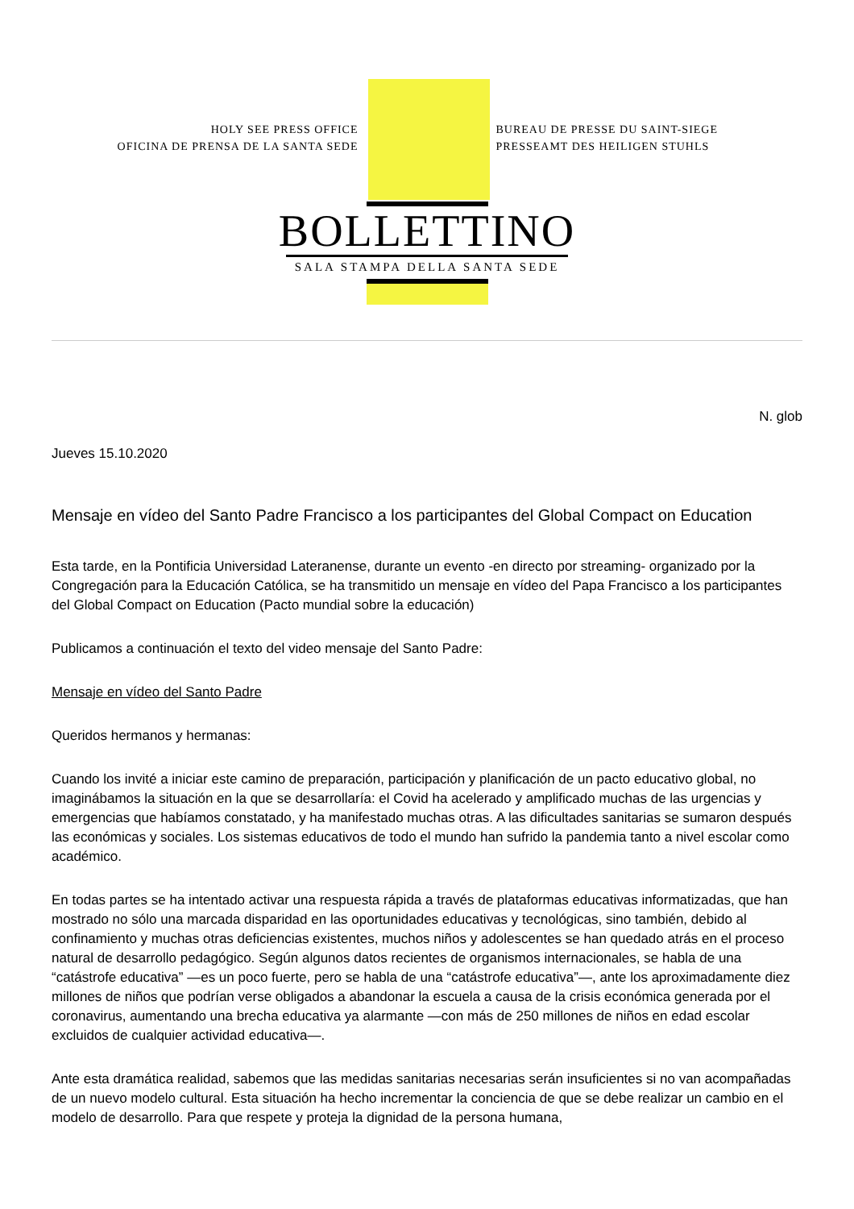HOLY SEE PRESS OFFICE
OFICINA DE PRENSA DE LA SANTA SEDE
BUREAU DE PRESSE DU SAINT-SIEGE
PRESSEAMT DES HEILIGEN STUHLS
BOLLETTINO
SALA STAMPA DELLA SANTA SEDE
N. glob
Jueves 15.10.2020
Mensaje en vídeo del Santo Padre Francisco a los participantes del Global Compact on Education
Esta tarde, en la Pontificia Universidad Lateranense, durante un evento -en directo por streaming- organizado por la Congregación para la Educación Católica, se ha transmitido un mensaje en vídeo del Papa Francisco a los participantes del Global Compact on Education (Pacto mundial sobre la educación)
Publicamos a continuación el texto del video mensaje del Santo Padre:
Mensaje en vídeo del Santo Padre
Queridos hermanos y hermanas:
Cuando los invité a iniciar este camino de preparación, participación y planificación de un pacto educativo global, no imaginábamos la situación en la que se desarrollaría: el Covid ha acelerado y amplificado muchas de las urgencias y emergencias que habíamos constatado, y ha manifestado muchas otras. A las dificultades sanitarias se sumaron después las económicas y sociales. Los sistemas educativos de todo el mundo han sufrido la pandemia tanto a nivel escolar como académico.
En todas partes se ha intentado activar una respuesta rápida a través de plataformas educativas informatizadas, que han mostrado no sólo una marcada disparidad en las oportunidades educativas y tecnológicas, sino también, debido al confinamiento y muchas otras deficiencias existentes, muchos niños y adolescentes se han quedado atrás en el proceso natural de desarrollo pedagógico. Según algunos datos recientes de organismos internacionales, se habla de una “catástrofe educativa” —es un poco fuerte, pero se habla de una “catástrofe educativa”—, ante los aproximadamente diez millones de niños que podrían verse obligados a abandonar la escuela a causa de la crisis económica generada por el coronavirus, aumentando una brecha educativa ya alarmante —con más de 250 millones de niños en edad escolar excluidos de cualquier actividad educativa—.
Ante esta dramática realidad, sabemos que las medidas sanitarias necesarias serán insuficientes si no van acompañadas de un nuevo modelo cultural. Esta situación ha hecho incrementar la conciencia de que se debe realizar un cambio en el modelo de desarrollo. Para que respete y proteja la dignidad de la persona humana,